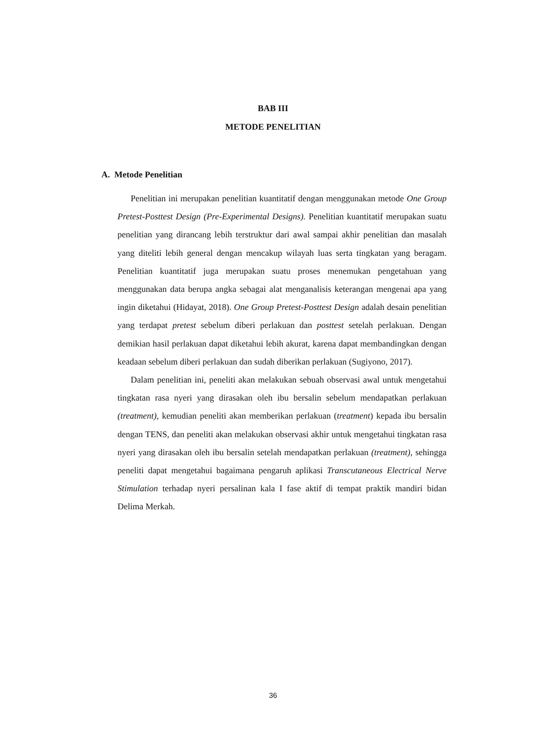BAB III
METODE PENELITIAN
A. Metode Penelitian
Penelitian ini merupakan penelitian kuantitatif dengan menggunakan metode One Group Pretest-Posttest Design (Pre-Experimental Designs). Penelitian kuantitatif merupakan suatu penelitian yang dirancang lebih terstruktur dari awal sampai akhir penelitian dan masalah yang diteliti lebih general dengan mencakup wilayah luas serta tingkatan yang beragam. Penelitian kuantitatif juga merupakan suatu proses menemukan pengetahuan yang menggunakan data berupa angka sebagai alat menganalisis keterangan mengenai apa yang ingin diketahui (Hidayat, 2018). One Group Pretest-Posttest Design adalah desain penelitian yang terdapat pretest sebelum diberi perlakuan dan posttest setelah perlakuan. Dengan demikian hasil perlakuan dapat diketahui lebih akurat, karena dapat membandingkan dengan keadaan sebelum diberi perlakuan dan sudah diberikan perlakuan (Sugiyono, 2017).
Dalam penelitian ini, peneliti akan melakukan sebuah observasi awal untuk mengetahui tingkatan rasa nyeri yang dirasakan oleh ibu bersalin sebelum mendapatkan perlakuan (treatment), kemudian peneliti akan memberikan perlakuan (treatment) kepada ibu bersalin dengan TENS, dan peneliti akan melakukan observasi akhir untuk mengetahui tingkatan rasa nyeri yang dirasakan oleh ibu bersalin setelah mendapatkan perlakuan (treatment), sehingga peneliti dapat mengetahui bagaimana pengaruh aplikasi Transcutaneous Electrical Nerve Stimulation terhadap nyeri persalinan kala I fase aktif di tempat praktik mandiri bidan Delima Merkah.
36